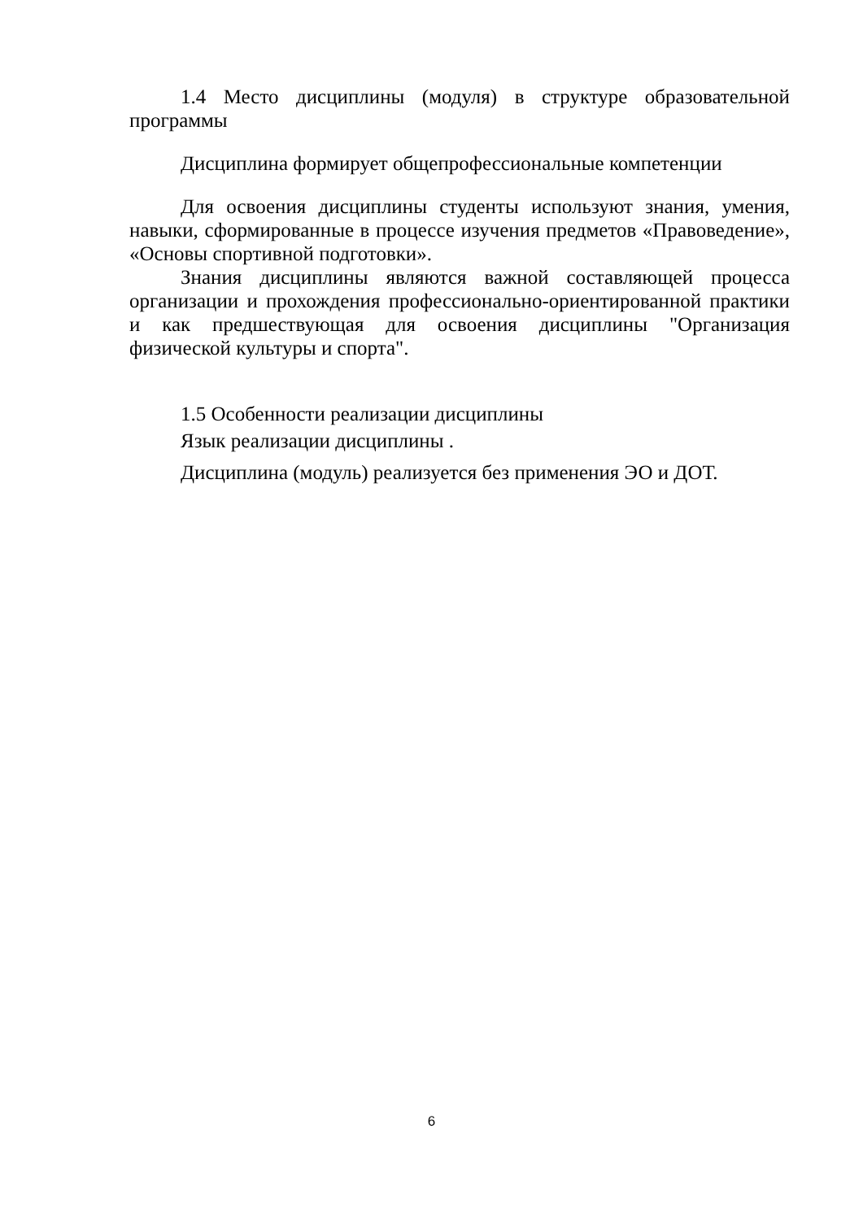1.4 Место дисциплины (модуля) в структуре образовательной программы
Дисциплина формирует общепрофессиональные компетенции
Для освоения дисциплины студенты используют знания, умения, навыки, сформированные в процессе изучения предметов «Правоведение», «Основы спортивной подготовки».
Знания дисциплины являются важной составляющей процесса организации и прохождения профессионально-ориентированной практики и как предшествующая для освоения дисциплины "Организация физической культуры и спорта".
1.5 Особенности реализации дисциплины
Язык реализации дисциплины .
Дисциплина (модуль) реализуется без применения ЭО и ДОТ.
6